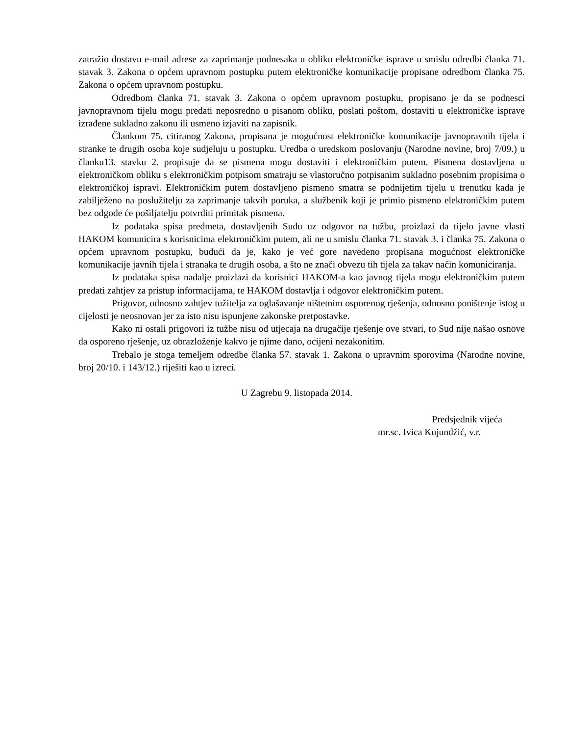zatražio dostavu e-mail adrese za zaprimanje podnesaka u obliku elektroničke isprave u smislu odredbi članka 71. stavak 3. Zakona o općem upravnom postupku putem elektroničke komunikacije propisane odredbom članka 75. Zakona o općem upravnom postupku.
Odredbom članka 71. stavak 3. Zakona o općem upravnom postupku, propisano je da se podnesci javnopravnom tijelu mogu predati neposredno u pisanom obliku, poslati poštom, dostaviti u elektroničke isprave izrađene sukladno zakonu ili usmeno izjaviti na zapisnik.
Člankom 75. citiranog Zakona, propisana je mogućnost elektroničke komunikacije javnopravnih tijela i stranke te drugih osoba koje sudjeluju u postupku. Uredba o uredskom poslovanju (Narodne novine, broj 7/09.) u članku13. stavku 2. propisuje da se pismena mogu dostaviti i elektroničkim putem. Pismena dostavljena u elektroničkom obliku s elektroničkim potpisom smatraju se vlastoručno potpisanim sukladno posebnim propisima o elektroničkoj ispravi. Elektroničkim putem dostavljeno pismeno smatra se podnijetim tijelu u trenutku kada je zabilježeno na poslužitelju za zaprimanje takvih poruka, a službenik koji je primio pismeno elektroničkim putem bez odgode će pošiljatelju potvrditi primitak pismena.
Iz podataka spisa predmeta, dostavljenih Sudu uz odgovor na tužbu, proizlazi da tijelo javne vlasti HAKOM komunicira s korisnicima elektroničkim putem, ali ne u smislu članka 71. stavak 3. i članka 75. Zakona o općem upravnom postupku, budući da je, kako je već gore navedeno propisana mogućnost elektroničke komunikacije javnih tijela i stranaka te drugih osoba, a što ne znači obvezu tih tijela za takav način komuniciranja.
Iz podataka spisa nadalje proizlazi da korisnici HAKOM-a kao javnog tijela mogu elektroničkim putem predati zahtjev za pristup informacijama, te HAKOM dostavlja i odgovor elektroničkim putem.
Prigovor, odnosno zahtjev tužitelja za oglašavanje ništetnim osporenog rješenja, odnosno poništenje istog u cijelosti je neosnovan jer za isto nisu ispunjene zakonske pretpostavke.
Kako ni ostali prigovori iz tužbe nisu od utjecaja na drugačije rješenje ove stvari, to Sud nije našao osnove da osporeno rješenje, uz obrazloženje kakvo je njime dano, ocijeni nezakonitim.
Trebalo je stoga temeljem odredbe članka 57. stavak 1. Zakona o upravnim sporovima (Narodne novine, broj 20/10. i 143/12.) riješiti kao u izreci.
U Zagrebu 9. listopada 2014.
Predsjednik vijeća
mr.sc. Ivica Kujundžić, v.r.